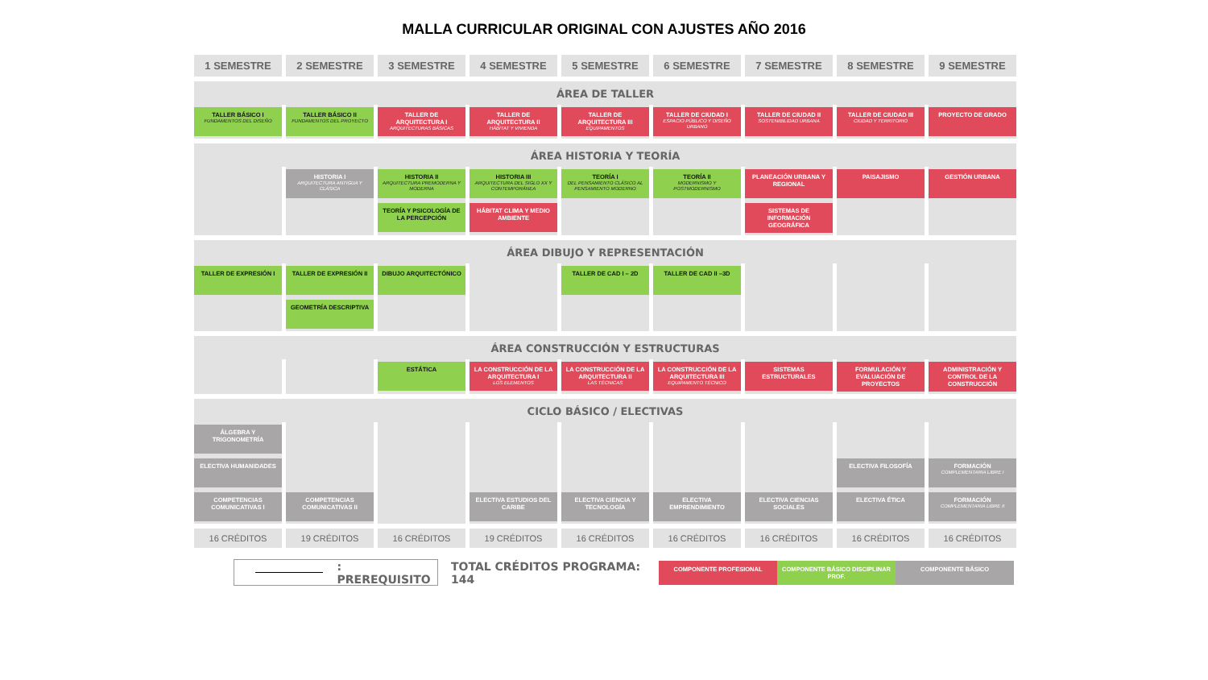MALLA CURRICULAR ORIGINAL CON AJUSTES AÑO 2016
1 SEMESTRE
2 SEMESTRE
3 SEMESTRE
4 SEMESTRE
5 SEMESTRE
6 SEMESTRE
7 SEMESTRE
8 SEMESTRE
9 SEMESTRE
ÁREA DE TALLER
TALLER BÁSICO I
FUNDAMENTOS DEL DISEÑO
TALLER BÁSICO II
FUNDAMENTOS DEL PROYECTO
TALLER DE ARQUITECTURA I
ARQUITECTURAS BÁSICAS
TALLER DE ARQUITECTURA II
HÁBITAT Y VIVIENDA
TALLER DE ARQUITECTURA III
EQUIPAMENTOS
TALLER DE CIUDAD I
ESPACIO PÚBLICO Y DISEÑO URBANO
TALLER DE CIUDAD II
SOSTENIBILIDAD URBANA
TALLER DE CIUDAD III
CIUDAD Y TERRITORIO
PROYECTO DE GRADO
ÁREA HISTORIA Y TEORÍA
HISTORIA I
ARQUITECTURA ANTIGUA Y CLÁSICA
HISTORIA II
ARQUITECTURA PREMODERNA Y MODERNA
HISTORIA III
ARQUITECTURA DEL SIGLO XX Y CONTEMPORÁNEA
TEORÍA I
DEL PENSAMIENTO CLÁSICO AL PENSAMIENTO MODERNO
TEORÍA II
MODERNISMO Y POSTMODERNISMO
PLANEACIÓN URBANA Y REGIONAL
PAISAJISMO
GESTIÓN URBANA
TEORÍA Y PSICOLOGÍA DE LA PERCEPCIÓN
HÁBITAT CLIMA Y MEDIO AMBIENTE
SISTEMAS DE INFORMACIÓN GEOGRÁFICA
ÁREA DIBUJO Y REPRESENTACIÓN
TALLER DE EXPRESIÓN I
TALLER DE EXPRESIÓN II
DIBUJO ARQUITECTÓNICO
TALLER DE CAD I – 2D
TALLER DE CAD II –3D
GEOMETRÍA DESCRIPTIVA
ÁREA CONSTRUCCIÓN Y ESTRUCTURAS
ESTÁTICA
LA CONSTRUCCIÓN DE LA ARQUITECTURA I
LOS ELEMENTOS
LA CONSTRUCCIÓN DE LA ARQUITECTURA II
LAS TÉCNICAS
LA CONSTRUCCIÓN DE LA ARQUITECTURA III
EQUIPAMENTO TÉCNICO
SISTEMAS ESTRUCTURALES
FORMULACIÓN Y EVALUACIÓN DE PROYECTOS
ADMINISTRACIÓN Y CONTROL DE LA CONSTRUCCIÓN
CICLO BÁSICO / ELECTIVAS
ÁLGEBRA Y TRIGONOMETRÍA
ELECTIVA HUMANIDADES
ELECTIVA FILOSOFÍA
FORMACIÓN
COMPLEMENTARIA LIBRE I
COMPETENCIAS COMUNICATIVAS I
COMPETENCIAS COMUNICATIVAS II
ELECTIVA ESTUDIOS DEL CARIBE
ELECTIVA CIENCIA Y TECNOLOGÍA
ELECTIVA EMPRENDIMIENTO
ELECTIVA CIENCIAS SOCIALES
ELECTIVA ÉTICA
FORMACIÓN
COMPLEMENTARIA LIBRE II
16 CRÉDITOS
19 CRÉDITOS
16 CRÉDITOS
19 CRÉDITOS
16 CRÉDITOS
16 CRÉDITOS
16 CRÉDITOS
16 CRÉDITOS
16 CRÉDITOS
: PREREQUISITO
TOTAL CRÉDITOS PROGRAMA: 144
COMPONENTE PROFESIONAL
COMPONENTE BÁSICO DISCIPLINAR PROF.
COMPONENTE BÁSICO